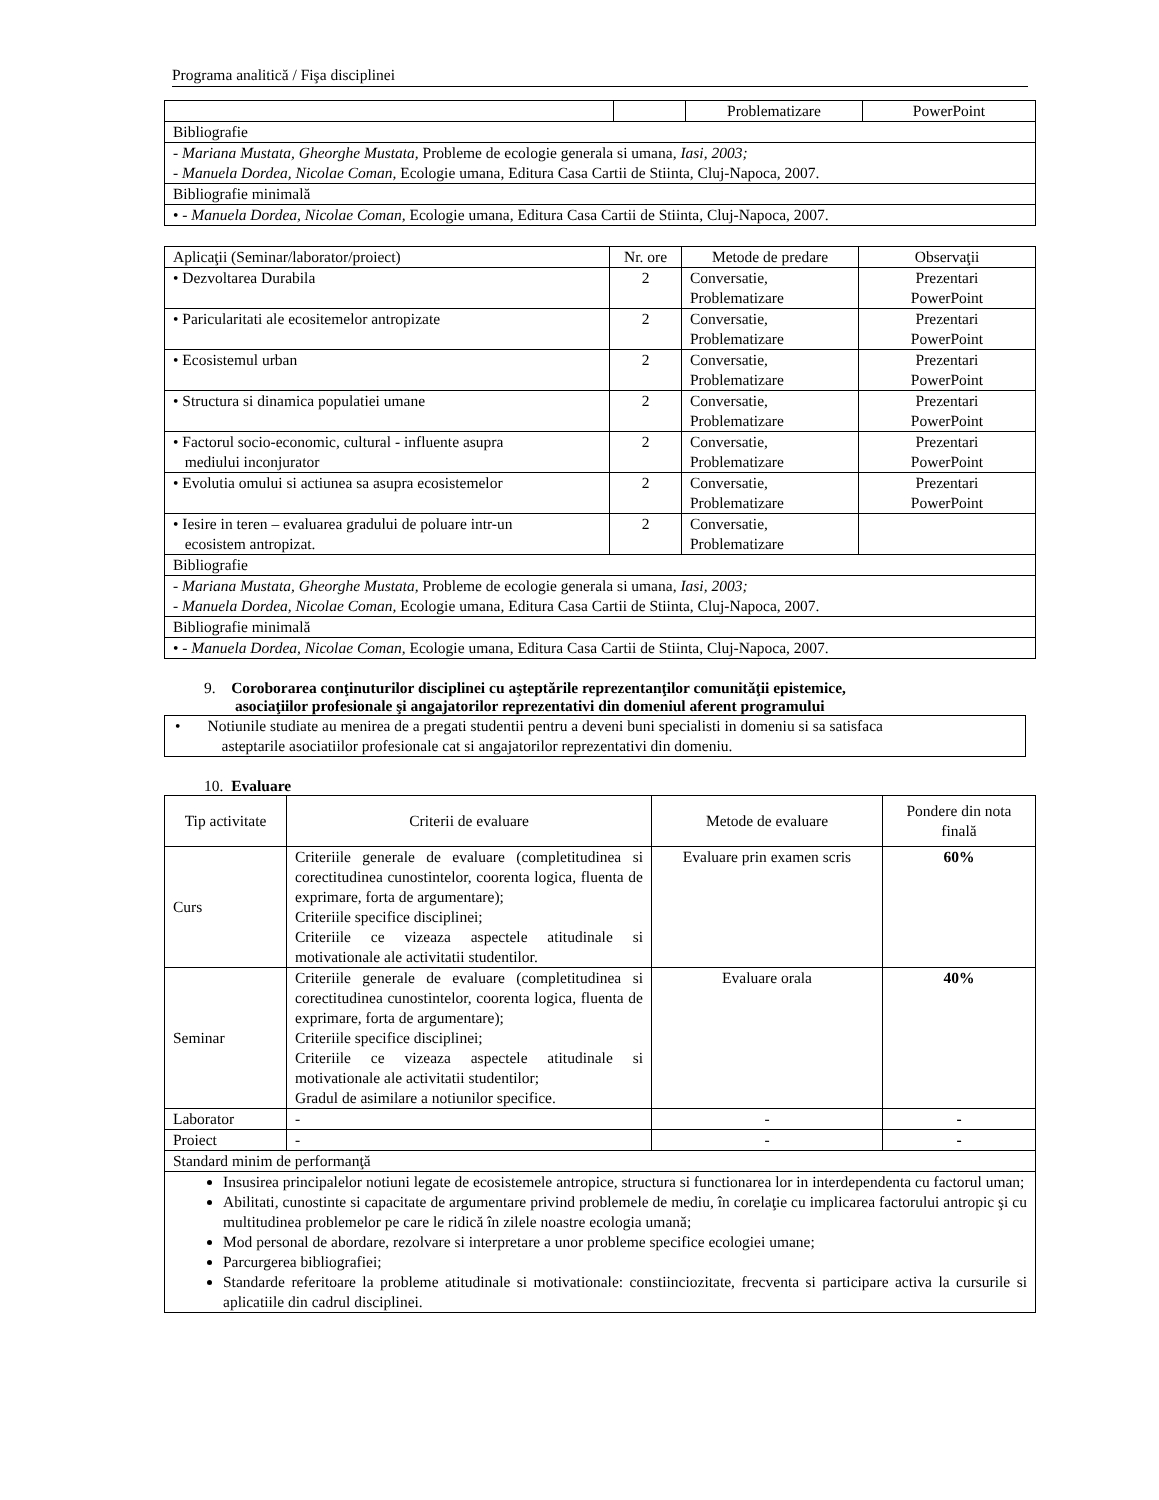Programa analitică / Fişa disciplinei
| | | Problematizare | PowerPoint |
| Bibliografie | | | |
| - Mariana Mustata, Gheorghe Mustata, Probleme de ecologie generala si umana, Iasi, 2003; - Manuela Dordea, Nicolae Coman, Ecologie umana, Editura Casa Cartii de Stiinta, Cluj-Napoca, 2007. | | | |
| Bibliografie minimală | | | |
| • - Manuela Dordea, Nicolae Coman, Ecologie umana, Editura Casa Cartii de Stiinta, Cluj-Napoca, 2007. | | | |
| Aplicaţii (Seminar/laborator/proiect) | Nr. ore | Metode de predare | Observaţii |
| --- | --- | --- | --- |
| • Dezvoltarea Durabila | 2 | Conversatie, Problematizare | Prezentari PowerPoint |
| • Paricularitati ale ecositemelor antropizate | 2 | Conversatie, Problematizare | Prezentari PowerPoint |
| • Ecosistemul urban | 2 | Conversatie, Problematizare | Prezentari PowerPoint |
| • Structura si dinamica populatiei umane | 2 | Conversatie, Problematizare | Prezentari PowerPoint |
| • Factorul socio-economic, cultural - influente asupra mediului inconjurator | 2 | Conversatie, Problematizare | Prezentari PowerPoint |
| • Evolutia omului si actiunea sa asupra ecosistemelor | 2 | Conversatie, Problematizare | Prezentari PowerPoint |
| • Iesire in teren – evaluarea gradului de poluare intr-un ecosistem antropizat. | 2 | Conversatie, Problematizare | |
| Bibliografie | | | |
| - Mariana Mustata, Gheorghe Mustata, Probleme de ecologie generala si umana, Iasi, 2003; - Manuela Dordea, Nicolae Coman, Ecologie umana, Editura Casa Cartii de Stiinta, Cluj-Napoca, 2007. | | | |
| Bibliografie minimală | | | |
| • - Manuela Dordea, Nicolae Coman, Ecologie umana, Editura Casa Cartii de Stiinta, Cluj-Napoca, 2007. | | | |
9. Coroborarea conţinuturilor disciplinei cu aşteptările reprezentanţilor comunităţii epistemice,
asociaţiilor profesionale şi angajatorilor reprezentativi din domeniul aferent programului
| • Notiunile studiate au menirea de a pregati studentii pentru a deveni buni specialisti in domeniu si sa satisfaca asteptarile asociatiilor profesionale cat si angajatorilor reprezentativi din domeniu. |
10. Evaluare
| Tip activitate | Criterii de evaluare | Metode de evaluare | Pondere din nota finală |
| --- | --- | --- | --- |
| Curs | Criteriile generale de evaluare (completitudinea si corectitudinea cunostintelor, coorenta logica, fluenta de exprimare, forta de argumentare); Criteriile specifice disciplinei; Criteriile ce vizeaza aspectele atitudinale si motivationale ale activitatii studentilor. | Evaluare prin examen scris | 60% |
| Seminar | Criteriile generale de evaluare (completitudinea si corectitudinea cunostintelor, coorenta logica, fluenta de exprimare, forta de argumentare); Criteriile specifice disciplinei; Criteriile ce vizeaza aspectele atitudinale si motivationale ale activitatii studentilor; Gradul de asimilare a notiunilor specifice. | Evaluare orala | 40% |
| Laborator | - | - | - |
| Proiect | - | - | - |
| Standard minim de performanţă | | | |
| Insusirea principalelor notiuni legate de ecosistemele antropice, structura si functionarea lor in interdependenta cu factorul uman; Abilitati, cunostinte si capacitate de argumentare privind problemele de mediu, în corelaţie cu implicarea factorului antropic şi cu multitudinea problemelor pe care le ridică în zilele noastre ecologia umană; Mod personal de abordare, rezolvare si interpretare a unor probleme specifice ecologiei umane; Parcurgerea bibliografiei; Standarde referitoare la probleme atitudinale si motivationale: constiinciozitate, frecventa si participare activa la cursurile si aplicatiile din cadrul disciplinei. | | | |